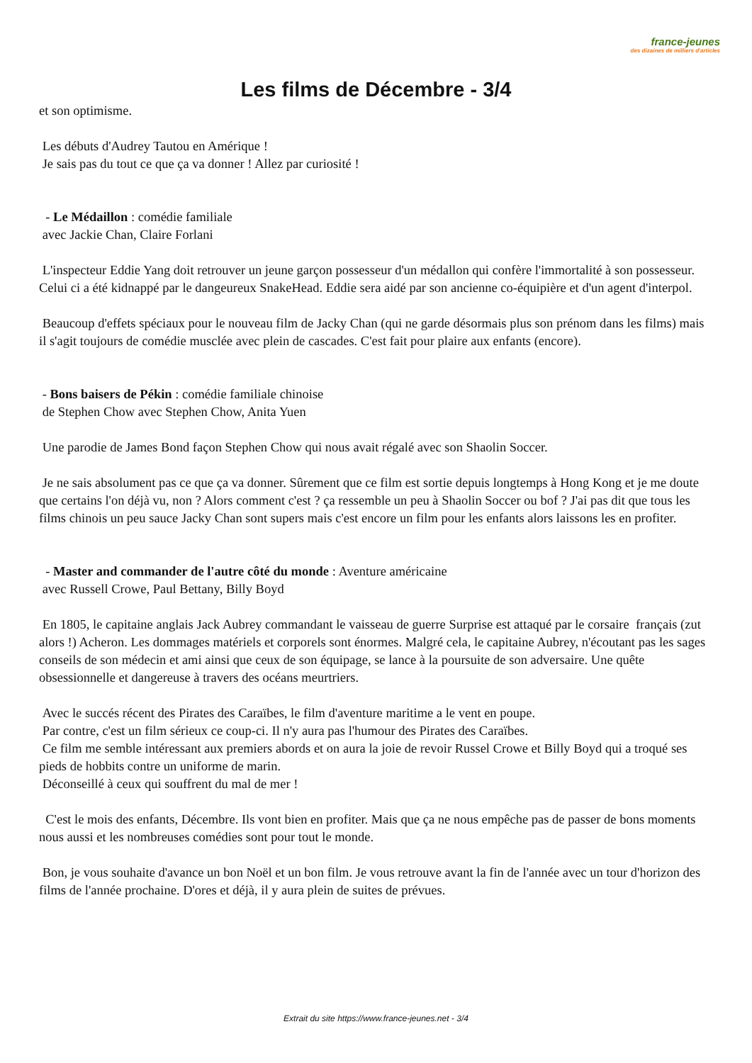france-jeunes
des dizaines de milliers d'articles
Les films de Décembre - 3/4
et son optimisme.
Les débuts d'Audrey Tautou en Amérique !
Je sais pas du tout ce que ça va donner ! Allez par curiosité !
- Le Médaillon : comédie familiale
avec Jackie Chan, Claire Forlani
L'inspecteur Eddie Yang doit retrouver un jeune garçon possesseur d'un médallon qui confère l'immortalité à son possesseur. Celui ci a été kidnappé par le dangeureux SnakeHead. Eddie sera aidé par son ancienne co-équipière et d'un agent d'interpol.
Beaucoup d'effets spéciaux pour le nouveau film de Jacky Chan (qui ne garde désormais plus son prénom dans les films) mais il s'agit toujours de comédie musclée avec plein de cascades. C'est fait pour plaire aux enfants (encore).
- Bons baisers de Pékin : comédie familiale chinoise
de Stephen Chow avec Stephen Chow, Anita Yuen
Une parodie de James Bond façon Stephen Chow qui nous avait régalé avec son Shaolin Soccer.
Je ne sais absolument pas ce que ça va donner. Sûrement que ce film est sortie depuis longtemps à Hong Kong et je me doute que certains l'on déjà vu, non ? Alors comment c'est ? ça ressemble un peu à Shaolin Soccer ou bof ? J'ai pas dit que tous les films chinois un peu sauce Jacky Chan sont supers mais c'est encore un film pour les enfants alors laissons les en profiter.
- Master and commander de l'autre côté du monde : Aventure américaine
avec Russell Crowe, Paul Bettany, Billy Boyd
En 1805, le capitaine anglais Jack Aubrey commandant le vaisseau de guerre Surprise est attaqué par le corsaire français (zut alors !) Acheron. Les dommages matériels et corporels sont énormes. Malgré cela, le capitaine Aubrey, n'écoutant pas les sages conseils de son médecin et ami ainsi que ceux de son équipage, se lance à la poursuite de son adversaire. Une quête obsessionnelle et dangereuse à travers des océans meurtriers.
Avec le succés récent des Pirates des Caraïbes, le film d'aventure maritime a le vent en poupe.
Par contre, c'est un film sérieux ce coup-ci. Il n'y aura pas l'humour des Pirates des Caraïbes.
Ce film me semble intéressant aux premiers abords et on aura la joie de revoir Russel Crowe et Billy Boyd qui a troqué ses pieds de hobbits contre un uniforme de marin.
Déconseillé à ceux qui souffrent du mal de mer !
C'est le mois des enfants, Décembre. Ils vont bien en profiter. Mais que ça ne nous empêche pas de passer de bons moments nous aussi et les nombreuses comédies sont pour tout le monde.
Bon, je vous souhaite d'avance un bon Noël et un bon film. Je vous retrouve avant la fin de l'année avec un tour d'horizon des films de l'année prochaine. D'ores et déjà, il y aura plein de suites de prévues.
Extrait du site https://www.france-jeunes.net - 3/4